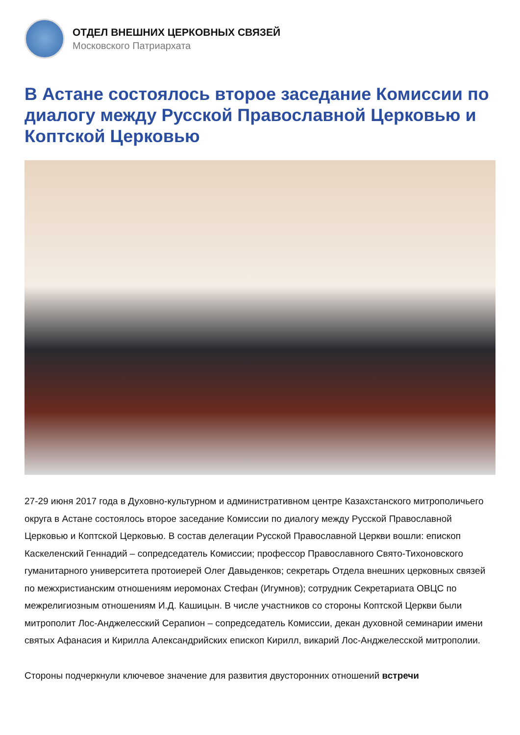ОТДЕЛ ВНЕШНИХ ЦЕРКОВНЫХ СВЯЗЕЙ
Московского Патриархата
В Астане состоялось второе заседание Комиссии по диалогу между Русской Православной Церковью и Коптской Церковью
27-29 июня 2017 года в Духовно-культурном и административном центре Казахстанского митрополичьего округа в Астане состоялось второе заседание Комиссии по диалогу между Русской Православной Церковью и Коптской Церковью. В состав делегации Русской Православной Церкви вошли: епископ Каскеленский Геннадий – сопредседатель Комиссии; профессор Православного Свято-Тихоновского гуманитарного университета протоиерей Олег Давыденков; секретарь Отдела внешних церковных связей по межхристианским отношениям иеромонах Стефан (Игумнов); сотрудник Секретариата ОВЦС по межрелигиозным отношениям И.Д. Кашицын. В числе участников со стороны Коптской Церкви были митрополит Лос-Анджелесский Серапион – сопредседатель Комиссии, декан духовной семинарии имени святых Афанасия и Кирилла Александрийских епископ Кирилл, викарий Лос-Анджелесской митрополии.
Стороны подчеркнули ключевое значение для развития двусторонних отношений встречи